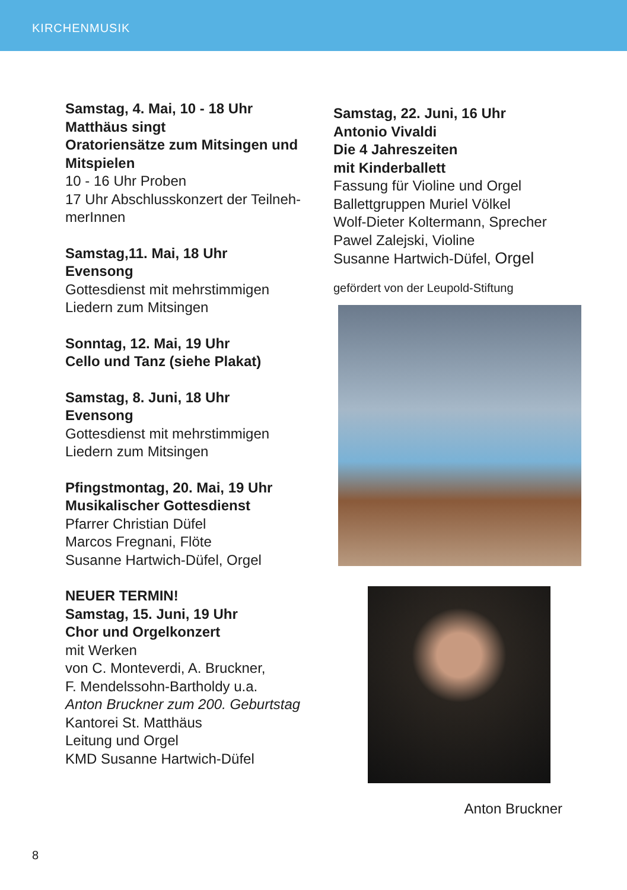KIRCHENMUSIK
Samstag, 4. Mai, 10 - 18 Uhr
Matthäus singt
Oratoriensätze zum Mitsingen und Mitspielen
10 - 16 Uhr Proben
17 Uhr Abschlusskonzert der Teilneh-merInnen
Samstag,11. Mai, 18 Uhr
Evensong
Gottesdienst mit mehrstimmigen Liedern zum Mitsingen
Sonntag, 12. Mai, 19 Uhr
Cello und Tanz (siehe Plakat)
Samstag, 8. Juni, 18 Uhr
Evensong
Gottesdienst mit mehrstimmigen
Liedern zum Mitsingen
Pfingstmontag, 20. Mai, 19 Uhr
Musikalischer Gottesdienst
Pfarrer Christian Düfel
Marcos Fregnani, Flöte
Susanne Hartwich-Düfel, Orgel
NEUER TERMIN!
Samstag, 15. Juni, 19 Uhr
Chor und Orgelkonzert
mit Werken
von C. Monteverdi, A. Bruckner,
F. Mendelssohn-Bartholdy u.a.
Anton Bruckner zum 200. Geburtstag
Kantorei St. Matthäus
Leitung und Orgel
KMD Susanne Hartwich-Düfel
Samstag, 22. Juni, 16 Uhr
Antonio Vivaldi
Die 4 Jahreszeiten
mit Kinderballett
Fassung für Violine und Orgel
Ballettgruppen Muriel Völkel
Wolf-Dieter Koltermann, Sprecher
Pawel Zalejski, Violine
Susanne Hartwich-Düfel, Orgel
gefördert von der Leupold-Stiftung
Anton Bruckner
8